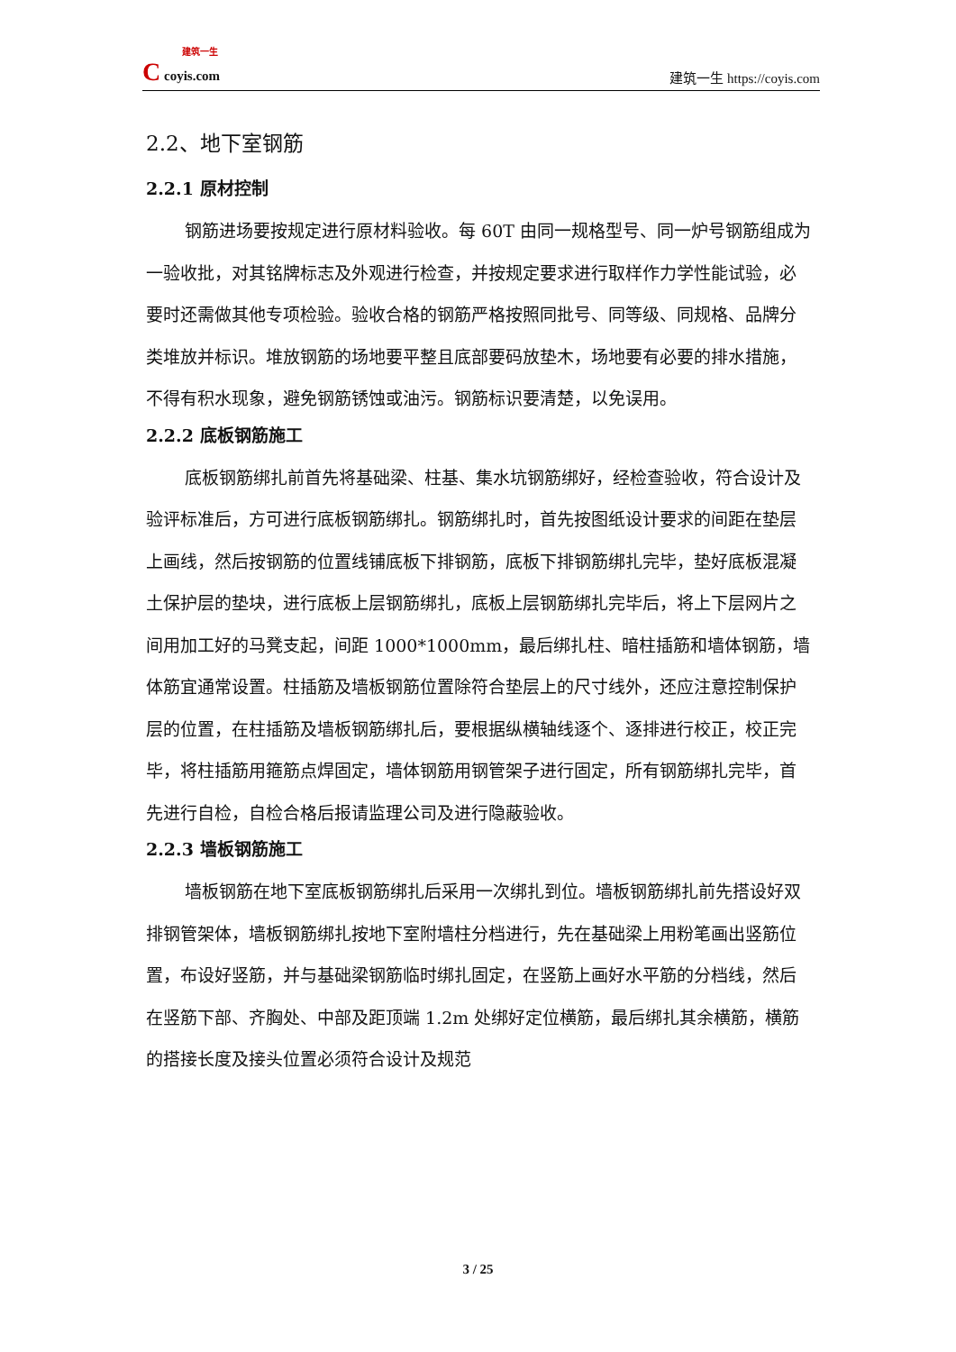建筑一生
C coyis.com
建筑一生 https://coyis.com
2.2、地下室钢筋
2.2.1 原材控制
钢筋进场要按规定进行原材料验收。每 60T 由同一规格型号、同一炉号钢筋组成为一验收批，对其铭牌标志及外观进行检查，并按规定要求进行取样作力学性能试验，必要时还需做其他专项检验。验收合格的钢筋严格按照同批号、同等级、同规格、品牌分类堆放并标识。堆放钢筋的场地要平整且底部要码放垫木，场地要有必要的排水措施，不得有积水现象，避免钢筋锈蚀或油污。钢筋标识要清楚，以免误用。
2.2.2 底板钢筋施工
底板钢筋绑扎前首先将基础梁、柱基、集水坑钢筋绑好，经检查验收，符合设计及验评标准后，方可进行底板钢筋绑扎。钢筋绑扎时，首先按图纸设计要求的间距在垫层上画线，然后按钢筋的位置线铺底板下排钢筋，底板下排钢筋绑扎完毕，垫好底板混凝土保护层的垫块，进行底板上层钢筋绑扎，底板上层钢筋绑扎完毕后，将上下层网片之间用加工好的马凳支起，间距 1000*1000mm，最后绑扎柱、暗柱插筋和墙体钢筋，墙体筋宜通常设置。柱插筋及墙板钢筋位置除符合垫层上的尺寸线外，还应注意控制保护层的位置，在柱插筋及墙板钢筋绑扎后，要根据纵横轴线逐个、逐排进行校正，校正完毕，将柱插筋用箍筋点焊固定，墙体钢筋用钢管架子进行固定，所有钢筋绑扎完毕，首先进行自检，自检合格后报请监理公司及进行隐蔽验收。
2.2.3 墙板钢筋施工
墙板钢筋在地下室底板钢筋绑扎后采用一次绑扎到位。墙板钢筋绑扎前先搭设好双排钢管架体，墙板钢筋绑扎按地下室附墙柱分档进行，先在基础梁上用粉笔画出竖筋位置，布设好竖筋，并与基础梁钢筋临时绑扎固定，在竖筋上画好水平筋的分档线，然后在竖筋下部、齐胸处、中部及距顶端 1.2m 处绑好定位横筋，最后绑扎其余横筋，横筋的搭接长度及接头位置必须符合设计及规范
3 / 25